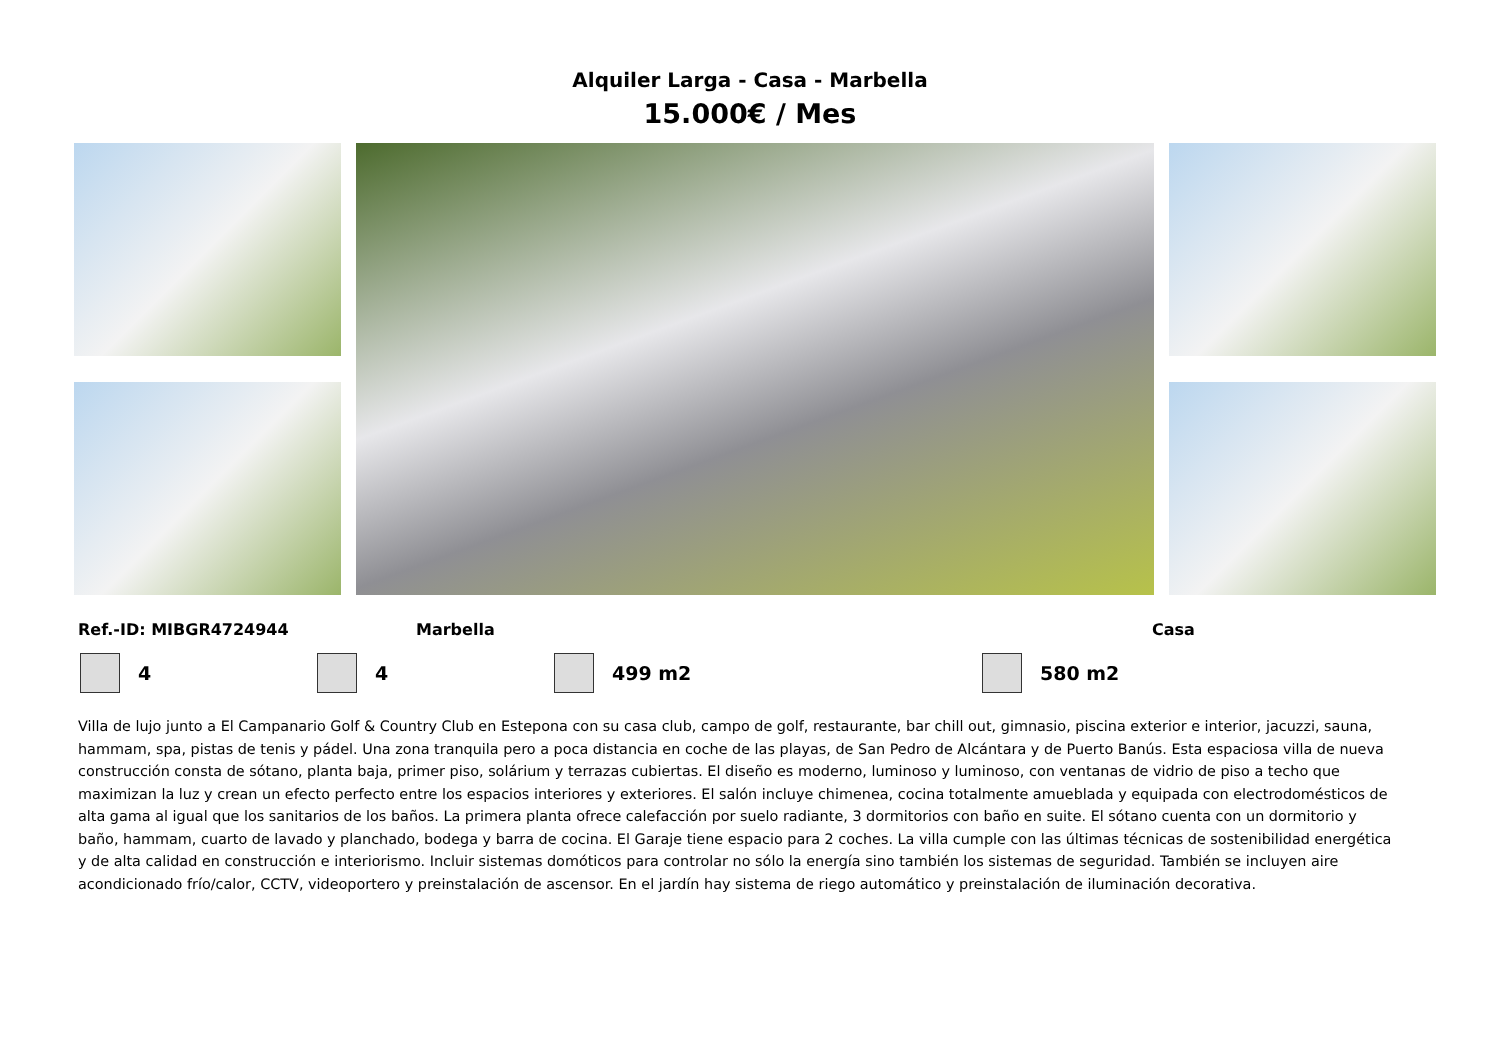Alquiler Larga - Casa - Marbella
15.000€ / Mes
Ref.-ID: MIBGR4724944 Marbella Casa
4 4 499 m2 580 m2
Villa de lujo junto a El Campanario Golf & Country Club en Estepona con su casa club, campo de golf, restaurante, bar chill out, gimnasio, piscina exterior e interior, jacuzzi, sauna, hammam, spa, pistas de tenis y pádel. Una zona tranquila pero a poca distancia en coche de las playas, de San Pedro de Alcántara y de Puerto Banús. Esta espaciosa villa de nueva construcción consta de sótano, planta baja, primer piso, solárium y terrazas cubiertas. El diseño es moderno, luminoso y luminoso, con ventanas de vidrio de piso a techo que maximizan la luz y crean un efecto perfecto entre los espacios interiores y exteriores. El salón incluye chimenea, cocina totalmente amueblada y equipada con electrodomésticos de alta gama al igual que los sanitarios de los baños. La primera planta ofrece calefacción por suelo radiante, 3 dormitorios con baño en suite. El sótano cuenta con un dormitorio y baño, hammam, cuarto de lavado y planchado, bodega y barra de cocina. El Garaje tiene espacio para 2 coches. La villa cumple con las últimas técnicas de sostenibilidad energética y de alta calidad en construcción e interiorismo. Incluir sistemas domóticos para controlar no sólo la energía sino también los sistemas de seguridad. También se incluyen aire acondicionado frío/calor, CCTV, videoportero y preinstalación de ascensor. En el jardín hay sistema de riego automático y preinstalación de iluminación decorativa.